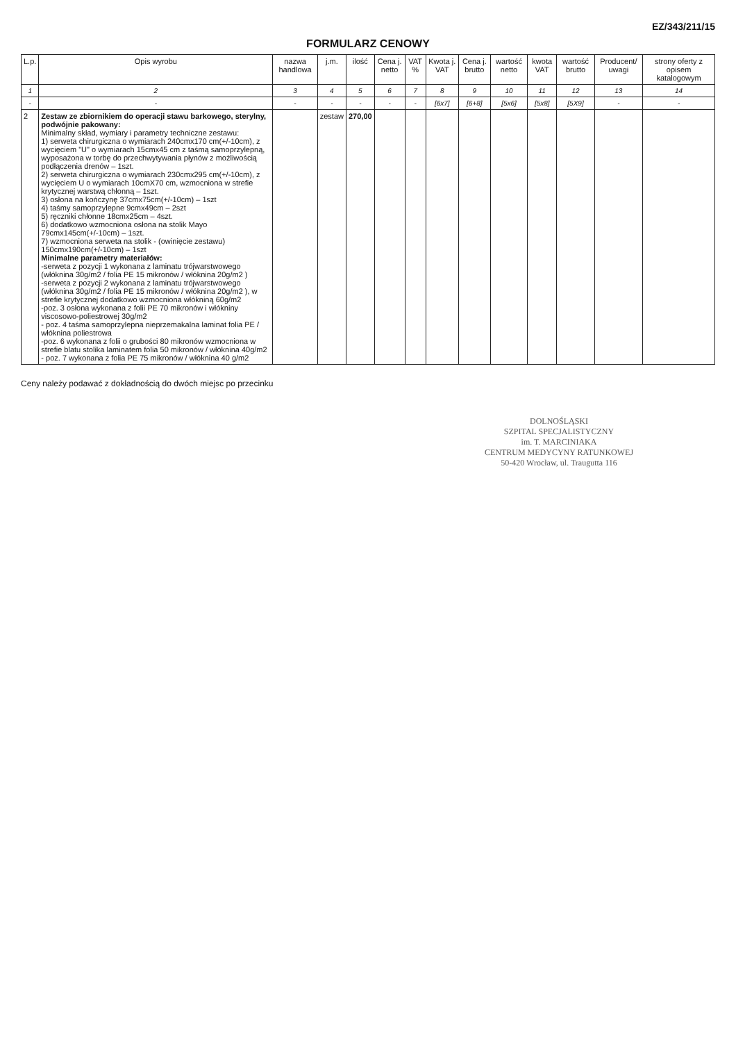EZ/343/211/15
FORMULARZ CENOWY
| L.p. | Opis wyrobu | nazwa handlowa | j.m. | ilość | Cena j. netto | VAT % | Kwota j. VAT | Cena j. brutto | wartość netto | kwota VAT | wartość brutto | Producent/ uwagi | strony oferty z opisem katalogowym |
| --- | --- | --- | --- | --- | --- | --- | --- | --- | --- | --- | --- | --- | --- |
| 1 | 2 | 3 | 4 | 5 | 6 | 7 | 8 | 9 | 10 | 11 | 12 | 13 | 14 |
| - | - | - | - | - | - | - | [6x7] | [6+8] | [5x6] | [5x8] | [5X9] | - | - |
| 2 | Zestaw ze zbiornikiem do operacji stawu barkowego, sterylny, podwójnie pakowany: Minimalny skład, wymiary i parametry techniczne zestawu: 1) serweta chirurgiczna o wymiarach 240cmx170 cm(+/-10cm), z wycięciem "U" o wymiarach 15cmx45 cm z taśmą samoprzylepną, wyposażona w torbę do przechwytywania płynów z możliwością podłączenia drenów – 1szt. 2) serweta chirurgiczna o wymiarach 230cmx295 cm(+/-10cm), z wycięciem U o wymiarach 10cmX70 cm, wzmocniona w strefie krytycznej warstwą chłonną – 1szt. 3) osłona na kończynę 37cmx75cm(+/-10cm) – 1szt 4) taśmy samoprzylepne 9cmx49cm – 2szt 5) ręczniki chłonne 18cmx25cm – 4szt. 6) dodatkowo wzmocniona osłona na stolik Mayo 79cmx145cm(+/-10cm) – 1szt. 7) wzmocniona serweta na stolik - (owinięcie zestawu) 150cmx190cm(+/-10cm) – 1szt Minimalne parametry materiałów: -serweta z pozycji 1 wykonana z laminatu trójwarstwowego (włóknina 30g/m2 / folia PE 15 mikronów / włóknina 20g/m2 ) -serweta z pozycji 2 wykonana z laminatu trójwarstwowego (włóknina 30g/m2 / folia PE 15 mikronów / włóknina 20g/m2 ), w strefie krytycznej dodatkowo wzmocniona włókniną 60g/m2 -poz. 3 osłona wykonana z folii PE 70 mikronów i włókniny viscosowo-poliestrowej 30g/m2 - poz. 4 taśma samoprzylepna nieprzemakalna laminat folia PE / włóknina poliestrowa -poz. 6 wykonana z folii o grubości 80 mikronów wzmocniona w strefie blatu stolika laminatem folia 50 mikronów / włóknina 40g/m2 - poz. 7 wykonana z folia PE 75 mikronów / włóknina 40 g/m2 | | zestaw | 270,00 | | | | | | | | | |
Ceny należy podawać z dokładnością do dwóch miejsc po przecinku
DOLNOŚLĄSKI
SZPITAL SPECJALISTYCZNY
im. T. MARCINIAKA
CENTRUM MEDYCYNY RATUNKOWEJ
50-420 Wrocław, ul. Traugutta 116